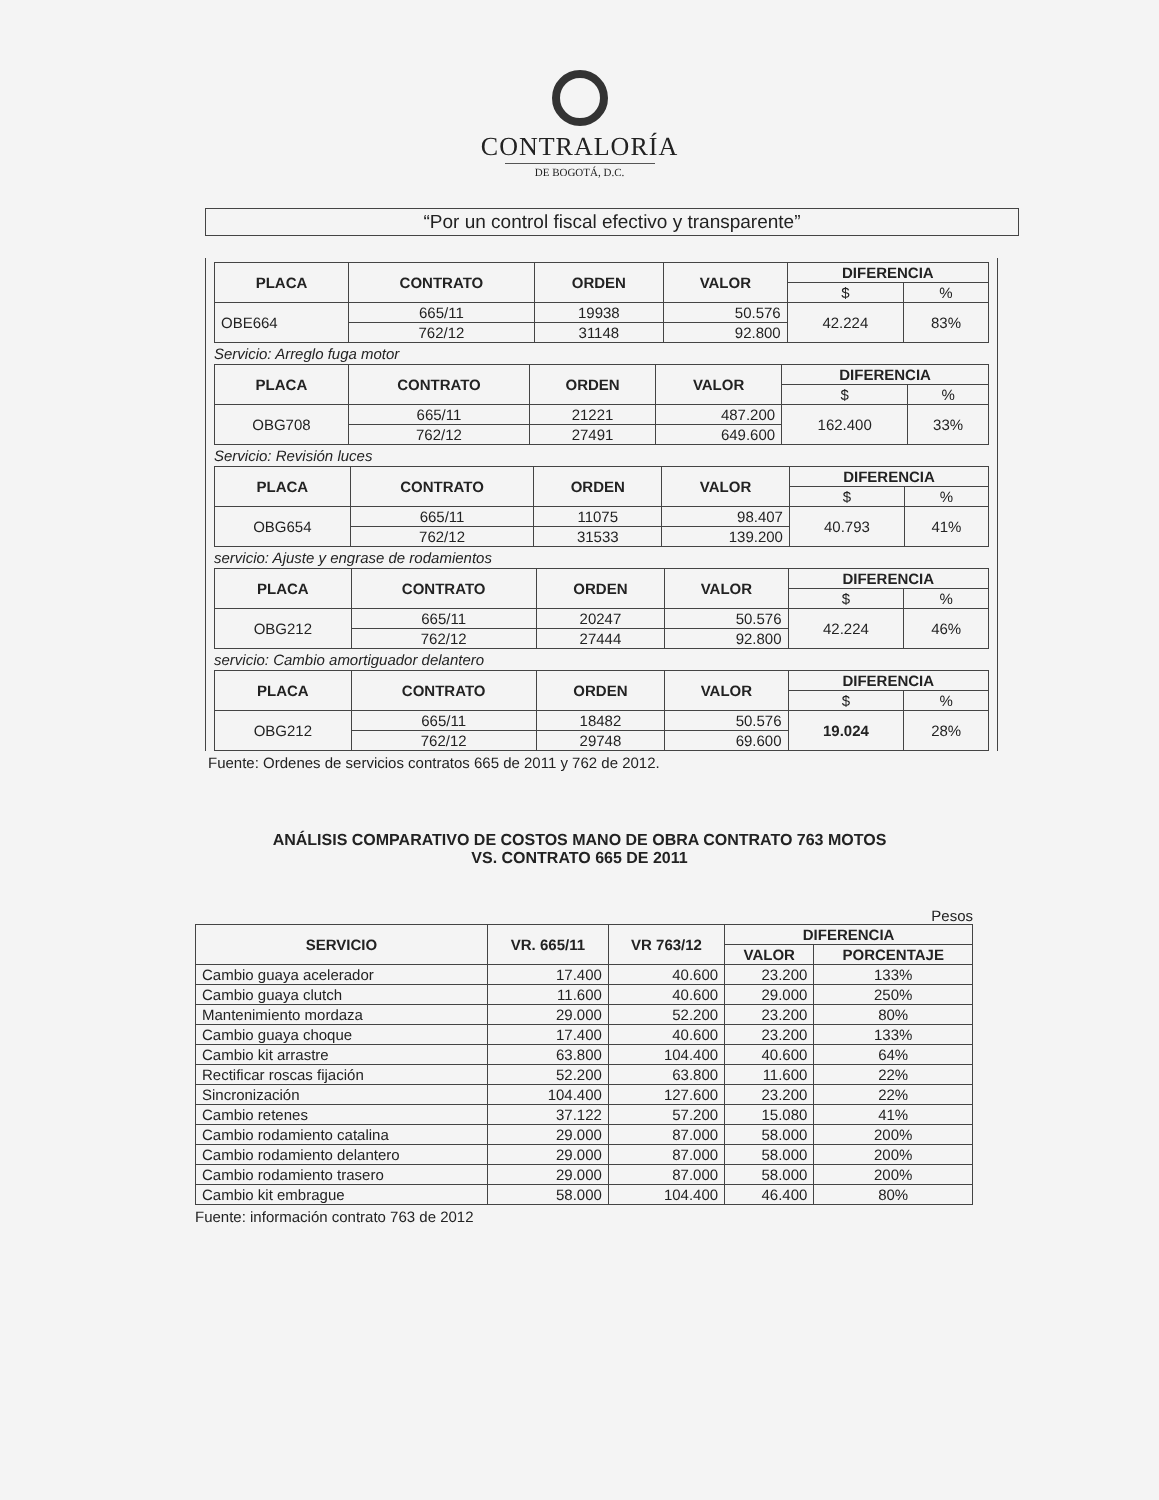CONTRALORÍA
DE BOGOTÁ, D.C.
“Por un control fiscal efectivo y transparente”
| PLACA | CONTRATO | ORDEN | VALOR | DIFERENCIA | |
| --- | --- | --- | --- | --- | --- |
| | | | | $ | % |
| OBE664 | 665/11 | 19938 | 50.576 | 42.224 | 83% |
| | 762/12 | 31148 | 92.800 | | |
Servicio: Arreglo fuga motor
| PLACA | CONTRATO | ORDEN | VALOR | DIFERENCIA | |
| --- | --- | --- | --- | --- | --- |
| | | | | $ | % |
| OBG708 | 665/11 | 21221 | 487.200 | 162.400 | 33% |
| | 762/12 | 27491 | 649.600 | | |
Servicio: Revisión luces
| PLACA | CONTRATO | ORDEN | VALOR | DIFERENCIA | |
| --- | --- | --- | --- | --- | --- |
| | | | | $ | % |
| OBG654 | 665/11 | 11075 | 98.407 | 40.793 | 41% |
| | 762/12 | 31533 | 139.200 | | |
servicio: Ajuste y engrase de rodamientos
| PLACA | CONTRATO | ORDEN | VALOR | DIFERENCIA | |
| --- | --- | --- | --- | --- | --- |
| | | | | $ | % |
| OBG212 | 665/11 | 20247 | 50.576 | 42.224 | 46% |
| | 762/12 | 27444 | 92.800 | | |
servicio: Cambio amortiguador delantero
| PLACA | CONTRATO | ORDEN | VALOR | DIFERENCIA | |
| --- | --- | --- | --- | --- | --- |
| | | | | $ | % |
| OBG212 | 665/11 | 18482 | 50.576 | 19.024 | 28% |
| | 762/12 | 29748 | 69.600 | | |
Fuente: Ordenes de servicios contratos 665 de 2011 y 762 de 2012.
ANÁLISIS COMPARATIVO DE COSTOS MANO DE OBRA CONTRATO 763 MOTOS
VS. CONTRATO 665 DE 2011
Pesos
| SERVICIO | VR. 665/11 | VR 763/12 | DIFERENCIA | |
| --- | --- | --- | --- | --- |
| | | | VALOR | PORCENTAJE |
| Cambio guaya acelerador | 17.400 | 40.600 | 23.200 | 133% |
| Cambio guaya clutch | 11.600 | 40.600 | 29.000 | 250% |
| Mantenimiento mordaza | 29.000 | 52.200 | 23.200 | 80% |
| Cambio guaya choque | 17.400 | 40.600 | 23.200 | 133% |
| Cambio kit arrastre | 63.800 | 104.400 | 40.600 | 64% |
| Rectificar roscas fijación | 52.200 | 63.800 | 11.600 | 22% |
| Sincronización | 104.400 | 127.600 | 23.200 | 22% |
| Cambio retenes | 37.122 | 57.200 | 15.080 | 41% |
| Cambio rodamiento catalina | 29.000 | 87.000 | 58.000 | 200% |
| Cambio rodamiento delantero | 29.000 | 87.000 | 58.000 | 200% |
| Cambio rodamiento trasero | 29.000 | 87.000 | 58.000 | 200% |
| Cambio kit embrague | 58.000 | 104.400 | 46.400 | 80% |
Fuente: información contrato 763 de 2012